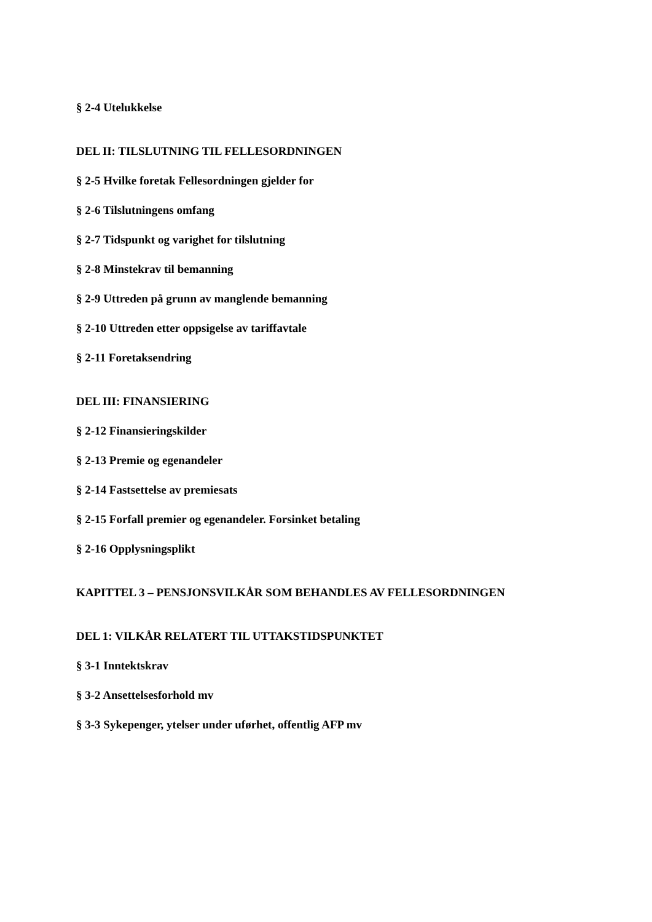§ 2-4 Utelukkelse
DEL II: TILSLUTNING TIL FELLESORDNINGEN
§ 2-5 Hvilke foretak Fellesordningen gjelder for
§ 2-6 Tilslutningens omfang
§ 2-7 Tidspunkt og varighet for tilslutning
§ 2-8 Minstekrav til bemanning
§ 2-9 Uttreden på grunn av manglende bemanning
§ 2-10 Uttreden etter oppsigelse av tariffavtale
§ 2-11 Foretaksendring
DEL III: FINANSIERING
§ 2-12 Finansieringskilder
§ 2-13 Premie og egenandeler
§ 2-14 Fastsettelse av premiesats
§ 2-15 Forfall premier og egenandeler. Forsinket betaling
§ 2-16 Opplysningsplikt
KAPITTEL 3 – PENSJONSVILKÅR SOM BEHANDLES AV FELLESORDNINGEN
DEL 1: VILKÅR RELATERT TIL UTTAKSTIDSPUNKTET
§ 3-1 Inntektskrav
§ 3-2 Ansettelsesforhold mv
§ 3-3 Sykepenger, ytelser under uførhet, offentlig AFP mv